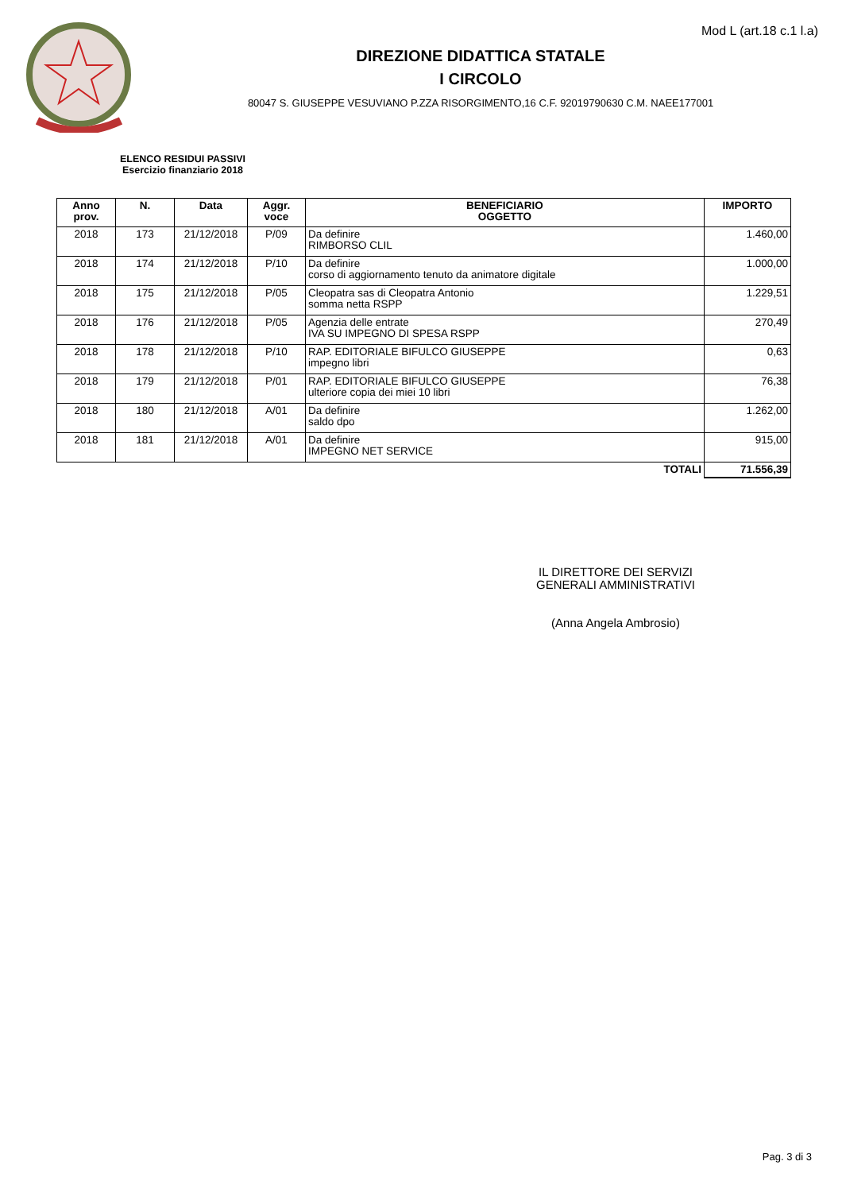Mod L (art.18 c.1 l.a)
DIREZIONE DIDATTICA STATALE
I CIRCOLO
80047 S. GIUSEPPE VESUVIANO P.ZZA RISORGIMENTO,16 C.F. 92019790630 C.M. NAEE177001
ELENCO RESIDUI PASSIVI
Esercizio finanziario 2018
| Anno prov. | N. | Data | Aggr. voce | BENEFICIARIO OGGETTO | IMPORTO |
| --- | --- | --- | --- | --- | --- |
| 2018 | 173 | 21/12/2018 | P/09 | Da definire RIMBORSO CLIL | 1.460,00 |
| 2018 | 174 | 21/12/2018 | P/10 | Da definire corso di aggiornamento tenuto da animatore digitale | 1.000,00 |
| 2018 | 175 | 21/12/2018 | P/05 | Cleopatra sas di Cleopatra Antonio somma netta RSPP | 1.229,51 |
| 2018 | 176 | 21/12/2018 | P/05 | Agenzia delle entrate IVA SU IMPEGNO DI SPESA RSPP | 270,49 |
| 2018 | 178 | 21/12/2018 | P/10 | RAP. EDITORIALE BIFULCO GIUSEPPE impegno libri | 0,63 |
| 2018 | 179 | 21/12/2018 | P/01 | RAP. EDITORIALE BIFULCO GIUSEPPE ulteriore copia dei miei 10 libri | 76,38 |
| 2018 | 180 | 21/12/2018 | A/01 | Da definire saldo dpo | 1.262,00 |
| 2018 | 181 | 21/12/2018 | A/01 | Da definire IMPEGNO NET SERVICE | 915,00 |
| TOTALI | | | | | 71.556,39 |
IL DIRETTORE DEI SERVIZI
GENERALI AMMINISTRATIVI
(Anna Angela Ambrosio)
Pag. 3 di 3